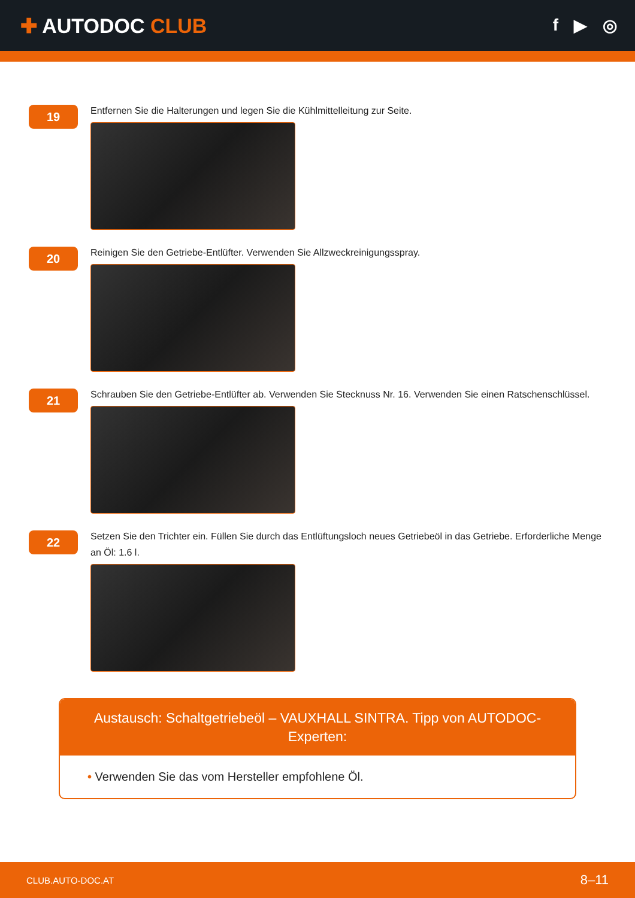✚ AUTODOC CLUB
f ▶ ◎
19
Entfernen Sie die Halterungen und legen Sie die Kühlmittelleitung zur Seite.
20
Reinigen Sie den Getriebe-Entlüfter. Verwenden Sie Allzweckreinigungsspray.
21
Schrauben Sie den Getriebe-Entlüfter ab. Verwenden Sie Stecknuss Nr. 16. Verwenden Sie einen Ratschenschlüssel.
22
Setzen Sie den Trichter ein. Füllen Sie durch das Entlüftungsloch neues Getriebeöl in das Getriebe. Erforderliche Menge an Öl: 1.6 l.
Austausch: Schaltgetriebeöl – VAUXHALL SINTRA. Tipp von AUTODOC-Experten:
• Verwenden Sie das vom Hersteller empfohlene Öl.
CLUB.AUTO-DOC.AT 8–11